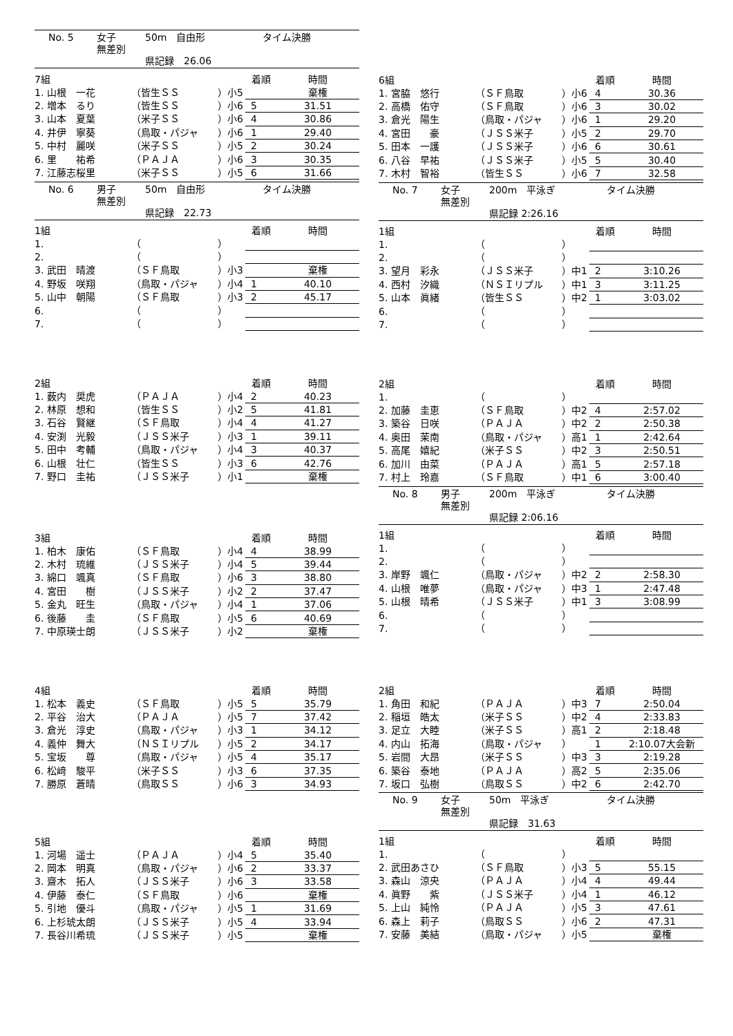No. 5 女子 50m　自由形 タイム決勝
無差別
県記録　26.06
| 7組 | | | 着順 | 時間 |
| 1. 山根 一花 | （皆生ＳＳ | ）小5 | | 棄権 |
| 2. 増本 るり | （皆生ＳＳ | ）小6 | 5 | 31.51 |
| 3. 山本 夏葉 | （米子ＳＳ | ）小6 | 4 | 30.86 |
| 4. 井伊 寧葵 | （鳥取・パジャ | ）小6 | 1 | 29.40 |
| 5. 中村 麗咲 | （米子ＳＳ | ）小5 | 2 | 30.24 |
| 6. 里 祐希 | （ＰＡＪＡ | ）小6 | 3 | 30.35 |
| 7. 江藤志桜里 | （米子ＳＳ | ）小5 | 6 | 31.66 |
No. 6 男子 50m　自由形 タイム決勝
無差別
県記録　22.73
| 1組 | | | 着順 | 時間 |
| 1. | （ | ） | | |
| 2. | （ | ） | | |
| 3. 武田 晴渡 | （ＳＦ鳥取 | ）小3 | | 棄権 |
| 4. 野坂 咲翔 | （鳥取・パジャ | ）小4 | 1 | 40.10 |
| 5. 山中 朝陽 | （ＳＦ鳥取 | ）小3 | 2 | 45.17 |
| 6. | （ | ） | | |
| 7. | （ | ） | | |
| 2組 | | | 着順 | 時間 |
| 1. 薮内 奨虎 | （ＰＡＪＡ | ）小4 | 2 | 40.23 |
| 2. 林原 想和 | （皆生ＳＳ | ）小2 | 5 | 41.81 |
| 3. 石谷 賢継 | （ＳＦ鳥取 | ）小4 | 4 | 41.27 |
| 4. 安渕 光毅 | （ＪＳＳ米子 | ）小3 | 1 | 39.11 |
| 5. 田中 考輔 | （鳥取・パジャ | ）小4 | 3 | 40.37 |
| 6. 山根 壮仁 | （皆生ＳＳ | ）小3 | 6 | 42.76 |
| 7. 野口 圭祐 | （ＪＳＳ米子 | ）小1 | | 棄権 |
| 3組 | | | 着順 | 時間 |
| 1. 柏木 康佑 | （ＳＦ鳥取 | ）小4 | 4 | 38.99 |
| 2. 木村 琉維 | （ＪＳＳ米子 | ）小4 | 5 | 39.44 |
| 3. 綿口 颯真 | （ＳＦ鳥取 | ）小6 | 3 | 38.80 |
| 4. 宮田 樹 | （ＪＳＳ米子 | ）小2 | 2 | 37.47 |
| 5. 金丸 旺生 | （鳥取・パジャ | ）小4 | 1 | 37.06 |
| 6. 後藤 圭 | （ＳＦ鳥取 | ）小5 | 6 | 40.69 |
| 7. 中原瑛士朗 | （ＪＳＳ米子 | ）小2 | | 棄権 |
| 4組 | | | 着順 | 時間 |
| 1. 松本 義史 | （ＳＦ鳥取 | ）小5 | 5 | 35.79 |
| 2. 平谷 治大 | （ＰＡＪＡ | ）小5 | 7 | 37.42 |
| 3. 倉光 淳史 | （鳥取・パジャ | ）小3 | 1 | 34.12 |
| 4. 義仲 舞大 | （ＮＳＩリプル | ）小5 | 2 | 34.17 |
| 5. 宝坂 尊 | （鳥取・パジャ | ）小5 | 4 | 35.17 |
| 6. 松﨑 駿平 | （米子ＳＳ | ）小3 | 6 | 37.35 |
| 7. 勝原 蒼晴 | （鳥取ＳＳ | ）小6 | 3 | 34.93 |
| 5組 | | | 着順 | 時間 |
| 1. 河場 遥士 | （ＰＡＪＡ | ）小4 | 5 | 35.40 |
| 2. 岡本 明真 | （鳥取・パジャ | ）小6 | 2 | 33.37 |
| 3. 齋木 拓人 | （ＪＳＳ米子 | ）小6 | 3 | 33.58 |
| 4. 伊藤 泰仁 | （ＳＦ鳥取 | ）小6 | | 棄権 |
| 5. 引地 優斗 | （鳥取・パジャ | ）小5 | 1 | 31.69 |
| 6. 上杉琥太朗 | （ＪＳＳ米子 | ）小5 | 4 | 33.94 |
| 7. 長谷川希琉 | （ＪＳＳ米子 | ）小5 | | 棄権 |
| 6組 | | | 着順 | 時間 |
| 1. 宮脇 悠行 | （ＳＦ鳥取 | ）小6 | 4 | 30.36 |
| 2. 高橋 佑守 | （ＳＦ鳥取 | ）小6 | 3 | 30.02 |
| 3. 倉光 陽生 | （鳥取・パジャ | ）小6 | 1 | 29.20 |
| 4. 宮田 豪 | （ＪＳＳ米子 | ）小5 | 2 | 29.70 |
| 5. 田本 一護 | （ＪＳＳ米子 | ）小6 | 6 | 30.61 |
| 6. 八谷 早祐 | （ＪＳＳ米子 | ）小5 | 5 | 30.40 |
| 7. 木村 智裕 | （皆生ＳＳ | ）小6 | 7 | 32.58 |
No. 7 女子 200m　平泳ぎ タイム決勝
無差別
県記録 2:26.16
| 1組 | | | 着順 | 時間 |
| 1. | （ | ） | | |
| 2. | （ | ） | | |
| 3. 望月 彩永 | （ＪＳＳ米子 | ）中1 | 2 | 3:10.26 |
| 4. 西村 汐織 | （ＮＳＩリプル | ）中1 | 3 | 3:11.25 |
| 5. 山本 眞緒 | （皆生ＳＳ | ）中2 | 1 | 3:03.02 |
| 6. | （ | ） | | |
| 7. | （ | ） | | |
| 2組 | | | 着順 | 時間 |
| 1. | （ | ） | | |
| 2. 加藤 圭恵 | （ＳＦ鳥取 | ）中2 | 4 | 2:57.02 |
| 3. 築谷 日咲 | （ＰＡＪＡ | ）中2 | 2 | 2:50.38 |
| 4. 奥田 茉南 | （鳥取・パジャ | ）高1 | 1 | 2:42.64 |
| 5. 高尾 嬉紀 | （米子ＳＳ | ）中2 | 3 | 2:50.51 |
| 6. 加川 由菜 | （ＰＡＪＡ | ）高1 | 5 | 2:57.18 |
| 7. 村上 玲嘉 | （ＳＦ鳥取 | ）中1 | 6 | 3:00.40 |
No. 8 男子 200m　平泳ぎ タイム決勝
無差別
県記録 2:06.16
| 1組 | | | 着順 | 時間 |
| 1. | （ | ） | | |
| 2. | （ | ） | | |
| 3. 岸野 颯仁 | （鳥取・パジャ | ）中2 | 2 | 2:58.30 |
| 4. 山根 唯夢 | （鳥取・パジャ | ）中3 | 1 | 2:47.48 |
| 5. 山根 晴希 | （ＪＳＳ米子 | ）中1 | 3 | 3:08.99 |
| 6. | （ | ） | | |
| 7. | （ | ） | | |
| 2組 | | | 着順 | 時間 |
| 1. 角田 和紀 | （ＰＡＪＡ | ）中3 | 7 | 2:50.04 |
| 2. 稲垣 皓太 | （米子ＳＳ | ）中2 | 4 | 2:33.83 |
| 3. 足立 大睦 | （米子ＳＳ | ）高1 | 2 | 2:18.48 |
| 4. 内山 拓海 | （鳥取・パジャ | ） | 1 | 2:10.07大会新 |
| 5. 岩間 大昂 | （米子ＳＳ | ）中3 | 3 | 2:19.28 |
| 6. 築谷 泰地 | （ＰＡＪＡ | ）高2 | 5 | 2:35.06 |
| 7. 坂口 弘樹 | （鳥取ＳＳ | ）中2 | 6 | 2:42.70 |
No. 9 女子 50m　平泳ぎ タイム決勝
無差別
県記録　31.63
| 1組 | | | 着順 | 時間 |
| 1. | （ | ） | | |
| 2. 武田あさひ | （ＳＦ鳥取 | ）小3 | 5 | 55.15 |
| 3. 森山 涼央 | （ＰＡＪＡ | ）小4 | 4 | 49.44 |
| 4. 眞野 紫 | （ＪＳＳ米子 | ）小4 | 1 | 46.12 |
| 5. 上山 純怜 | （ＰＡＪＡ | ）小5 | 3 | 47.61 |
| 6. 森上 莉子 | （鳥取ＳＳ | ）小6 | 2 | 47.31 |
| 7. 安藤 美結 | （鳥取・パジャ | ）小5 | | 棄権 |